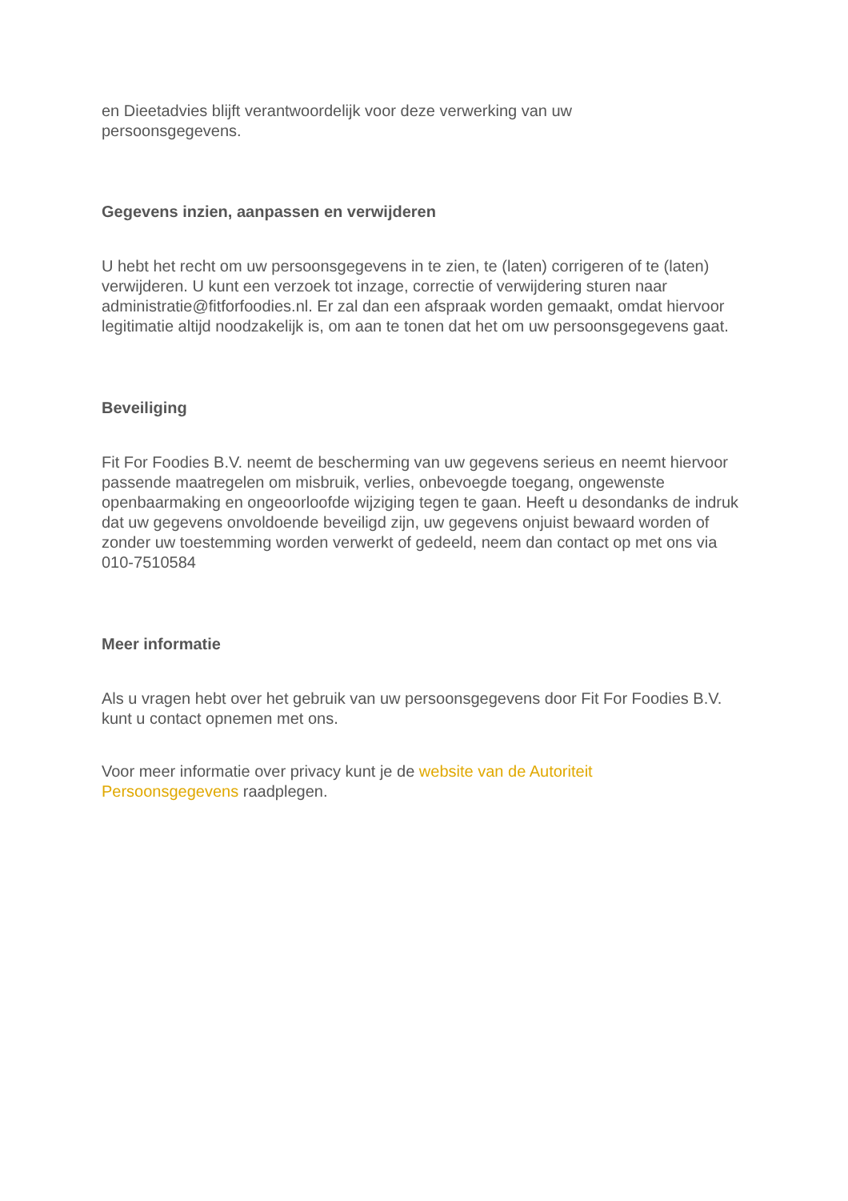en Dieetadvies blijft verantwoordelijk voor deze verwerking van uw
persoonsgegevens.
Gegevens inzien, aanpassen en verwijderen
U hebt het recht om uw persoonsgegevens in te zien, te (laten) corrigeren of te (laten) verwijderen. U kunt een verzoek tot inzage, correctie of verwijdering sturen naar administratie@fitforfoodies.nl. Er zal dan een afspraak worden gemaakt, omdat hiervoor legitimatie altijd noodzakelijk is, om aan te tonen dat het om uw persoonsgegevens gaat.
Beveiliging
Fit For Foodies B.V. neemt de bescherming van uw gegevens serieus en neemt hiervoor passende maatregelen om misbruik, verlies, onbevoegde toegang, ongewenste openbaarmaking en ongeoorloofde wijziging tegen te gaan. Heeft u desondanks de indruk dat uw gegevens onvoldoende beveiligd zijn, uw gegevens onjuist bewaard worden of zonder uw toestemming worden verwerkt of gedeeld, neem dan contact op met ons via 010-7510584
Meer informatie
Als u vragen hebt over het gebruik van uw persoonsgegevens door Fit For Foodies B.V. kunt u contact opnemen met ons.
Voor meer informatie over privacy kunt je de website van de Autoriteit
Persoonsgegevens raadplegen.